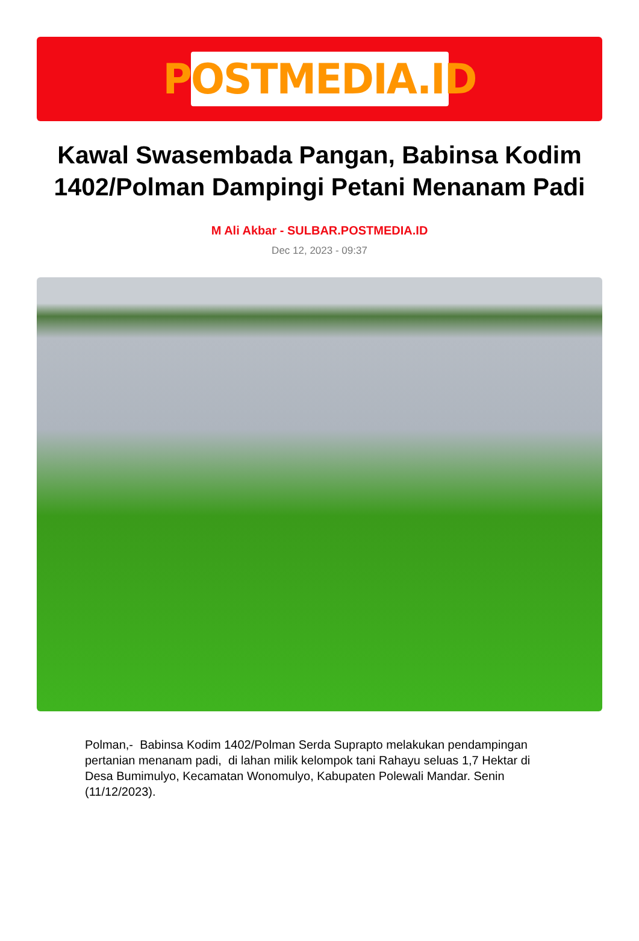POSTMEDIA.ID
Kawal Swasembada Pangan, Babinsa Kodim 1402/Polman Dampingi Petani Menanam Padi
M Ali Akbar - SULBAR.POSTMEDIA.ID
Dec 12, 2023 - 09:37
Polman,- Babinsa Kodim 1402/Polman Serda Suprapto melakukan pendampingan pertanian menanam padi, di lahan milik kelompok tani Rahayu seluas 1,7 Hektar di Desa Bumimulyo, Kecamatan Wonomulyo, Kabupaten Polewali Mandar. Senin (11/12/2023).